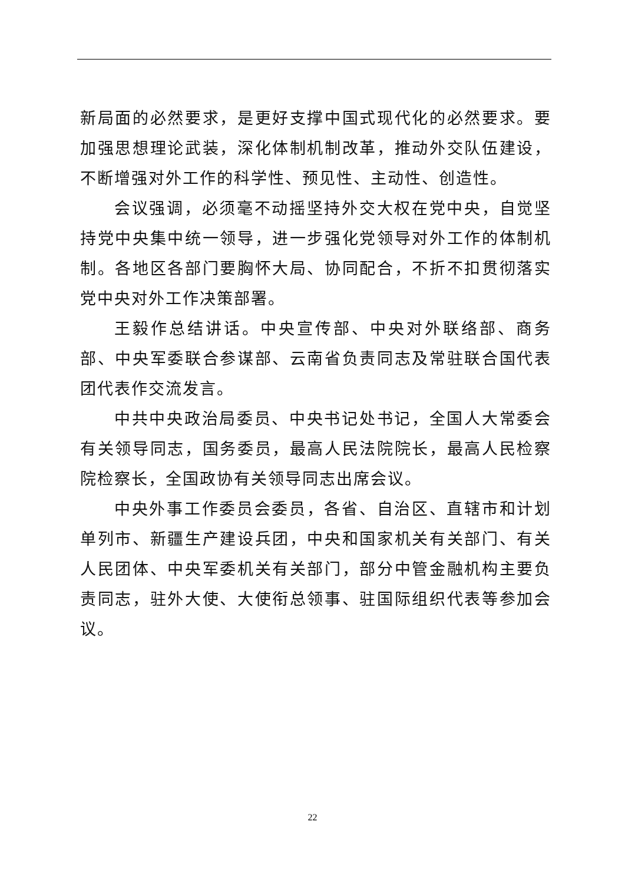新局面的必然要求，是更好支撑中国式现代化的必然要求。要加强思想理论武装，深化体制机制改革，推动外交队伍建设，不断增强对外工作的科学性、预见性、主动性、创造性。
会议强调，必须毫不动摇坚持外交大权在党中央，自觉坚持党中央集中统一领导，进一步强化党领导对外工作的体制机制。各地区各部门要胸怀大局、协同配合，不折不扣贯彻落实党中央对外工作决策部署。
王毅作总结讲话。中央宣传部、中央对外联络部、商务部、中央军委联合参谋部、云南省负责同志及常驻联合国代表团代表作交流发言。
中共中央政治局委员、中央书记处书记，全国人大常委会有关领导同志，国务委员，最高人民法院院长，最高人民检察院检察长，全国政协有关领导同志出席会议。
中央外事工作委员会委员，各省、自治区、直辖市和计划单列市、新疆生产建设兵团，中央和国家机关有关部门、有关人民团体、中央军委机关有关部门，部分中管金融机构主要负责同志，驻外大使、大使衔总领事、驻国际组织代表等参加会议。
22